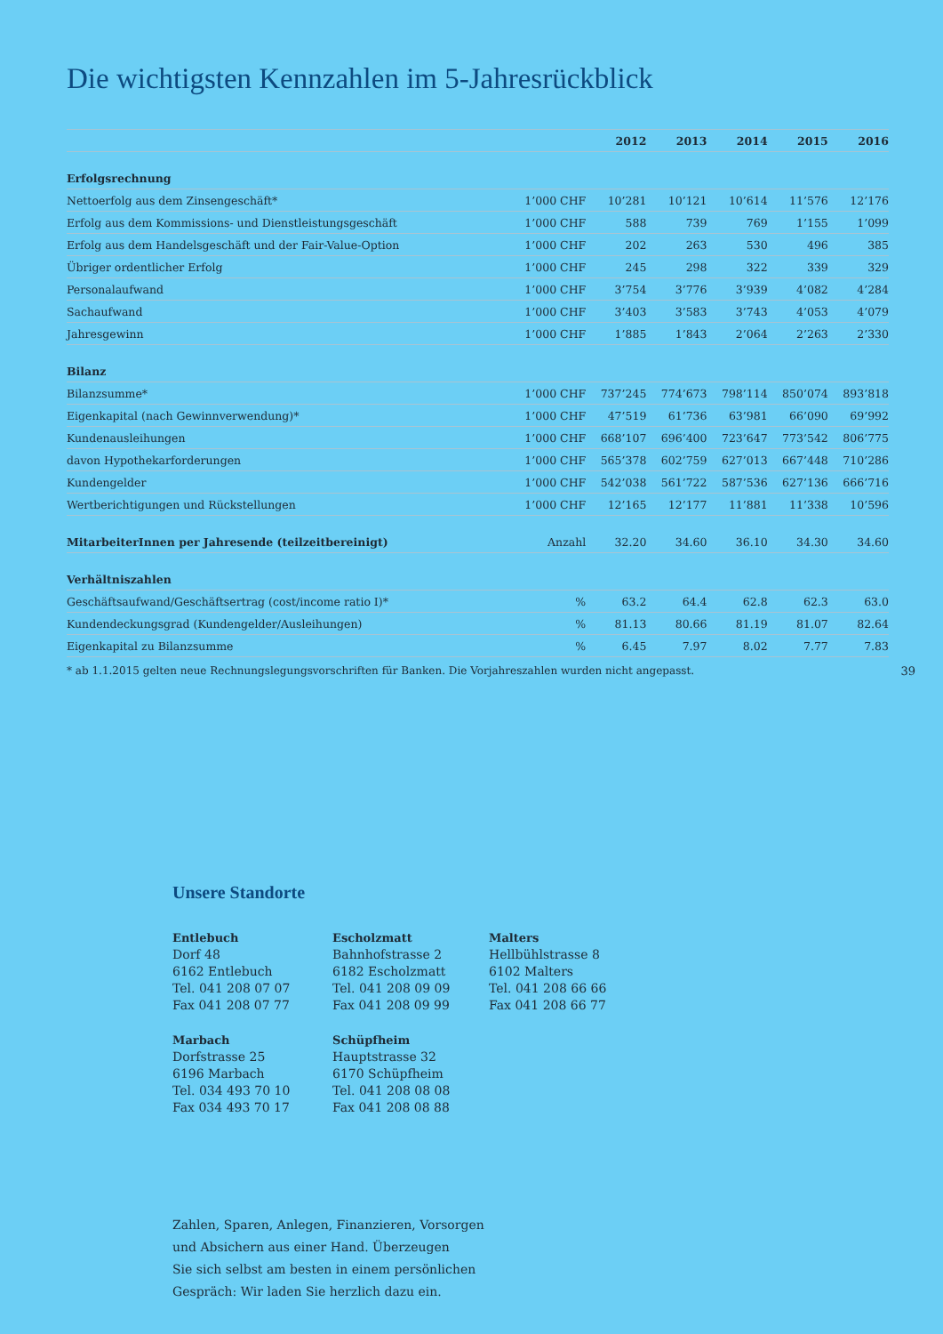Die wichtigsten Kennzahlen im 5-Jahresrückblick
| | | 2012 | 2013 | 2014 | 2015 | 2016 |
| --- | --- | --- | --- | --- | --- | --- |
| Erfolgsrechnung | | | | | | |
| Nettoerfolg aus dem Zinsengeschäft* | 1’000 CHF | 10’281 | 10’121 | 10’614 | 11’576 | 12’176 |
| Erfolg aus dem Kommissions- und Dienstleistungsgeschäft | 1’000 CHF | 588 | 739 | 769 | 1’155 | 1’099 |
| Erfolg aus dem Handelsgeschäft und der Fair-Value-Option | 1’000 CHF | 202 | 263 | 530 | 496 | 385 |
| Übriger ordentlicher Erfolg | 1’000 CHF | 245 | 298 | 322 | 339 | 329 |
| Personalaufwand | 1’000 CHF | 3’754 | 3’776 | 3’939 | 4’082 | 4’284 |
| Sachaufwand | 1’000 CHF | 3’403 | 3’583 | 3’743 | 4’053 | 4’079 |
| Jahresgewinn | 1’000 CHF | 1’885 | 1’843 | 2’064 | 2’263 | 2’330 |
| Bilanz | | | | | | |
| Bilanzsumme* | 1’000 CHF | 737’245 | 774’673 | 798’114 | 850’074 | 893’818 |
| Eigenkapital (nach Gewinnverwendung)* | 1’000 CHF | 47’519 | 61’736 | 63’981 | 66’090 | 69’992 |
| Kundenausleihungen | 1’000 CHF | 668’107 | 696’400 | 723’647 | 773’542 | 806’775 |
| davon Hypothekarforderungen | 1’000 CHF | 565’378 | 602’759 | 627’013 | 667’448 | 710’286 |
| Kundengelder | 1’000 CHF | 542’038 | 561’722 | 587’536 | 627’136 | 666’716 |
| Wertberichtigungen und Rückstellungen | 1’000 CHF | 12’165 | 12’177 | 11’881 | 11’338 | 10’596 |
| MitarbeiterInnen per Jahresende (teilzeitbereinigt) | Anzahl | 32.20 | 34.60 | 36.10 | 34.30 | 34.60 |
| Verhältniszahlen | | | | | | |
| Geschäftsaufwand/Geschäftsertrag (cost/income ratio I)* | % | 63.2 | 64.4 | 62.8 | 62.3 | 63.0 |
| Kundendeckungsgrad (Kundengelder/Ausleihungen) | % | 81.13 | 80.66 | 81.19 | 81.07 | 82.64 |
| Eigenkapital zu Bilanzsumme | % | 6.45 | 7.97 | 8.02 | 7.77 | 7.83 |
* ab 1.1.2015 gelten neue Rechnungslegungsvorschriften für Banken. Die Vorjahreszahlen wurden nicht angepasst. 39
Unsere Standorte
Entlebuch
Dorf 48
6162 Entlebuch
Tel. 041 208 07 07
Fax 041 208 07 77
Escholzmatt
Bahnhofstrasse 2
6182 Escholzmatt
Tel. 041 208 09 09
Fax 041 208 09 99
Malters
Hellbühlstrasse 8
6102 Malters
Tel. 041 208 66 66
Fax 041 208 66 77
Marbach
Dorfstrasse 25
6196 Marbach
Tel. 034 493 70 10
Fax 034 493 70 17
Schüpfheim
Hauptstrasse 32
6170 Schüpfheim
Tel. 041 208 08 08
Fax 041 208 08 88
Zahlen, Sparen, Anlegen, Finanzieren, Vorsorgen
und Absichern aus einer Hand. Überzeugen
Sie sich selbst am besten in einem persönlichen
Gespräch: Wir laden Sie herzlich dazu ein.